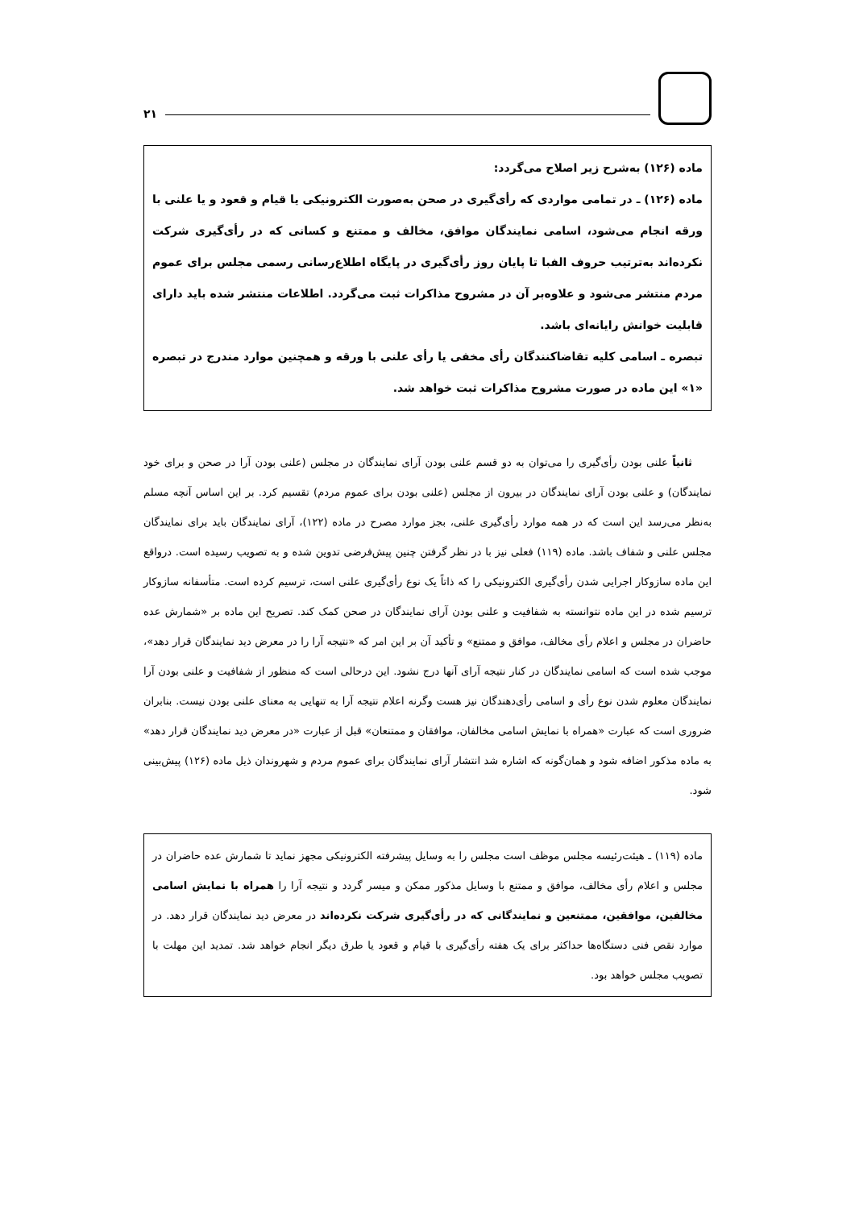۲۱
ماده (۱۲۶) به‌شرح زیر اصلاح می‌گردد:
ماده (۱۲۶) ـ در تمامی مواردی که رأی‌گیری در صحن به‌صورت الکترونیکی یا قیام و قعود و یا علنی با ورقه انجام می‌شود، اسامی نمایندگان موافق، مخالف و ممتنع و کسانی که در رأی‌گیری شرکت نکرده‌اند به‌ترتیب حروف الفبا تا پایان روز رأی‌گیری در پایگاه اطلاع‌رسانی رسمی مجلس برای عموم مردم منتشر می‌شود و علاوه‌بر آن در مشروح مذاکرات ثبت می‌گردد. اطلاعات منتشر شده باید دارای قابلیت خوانش رایانه‌ای باشد.
تبصره ـ اسامی کلیه تقاضاکنندگان رأی مخفی یا رأی علنی با ورقه و همچنین موارد مندرج در تبصره «۱» این ماده در صورت مشروح مذاکرات ثبت خواهد شد.
ثانیاً علنی بودن رأی‌گیری را می‌توان به دو قسم علنی بودن آرای نمایندگان در مجلس (علنی بودن آرا در صحن و برای خود نمایندگان) و علنی بودن آرای نمایندگان در بیرون از مجلس (علنی بودن برای عموم مردم) تقسیم کرد. بر این اساس آنچه مسلم به‌نظر می‌رسد این است که در همه موارد رأی‌گیری علنی، بجز موارد مصرح در ماده (۱۲۲)، آرای نمایندگان باید برای نمایندگان مجلس علنی و شفاف باشد. ماده (۱۱۹) فعلی نیز با در نظر گرفتن چنین پیش‌فرضی تدوین شده و به تصویب رسیده است. درواقع این ماده سازوکار اجرایی شدن رأی‌گیری الکترونیکی را که ذاتاً یک نوع رأی‌گیری علنی است، ترسیم کرده است. متأسفانه سازوکار ترسیم شده در این ماده نتوانسته به شفافیت و علنی بودن آرای نمایندگان در صحن کمک کند. تصریح این ماده بر «شمارش عده حاضران در مجلس و اعلام رأی مخالف، موافق و ممتنع» و تأکید آن بر این امر که «نتیجه آرا را در معرض دید نمایندگان قرار دهد»، موجب شده است که اسامی نمایندگان در کنار نتیجه آرای آنها درج نشود. این درحالی است که منظور از شفافیت و علنی بودن آرا نمایندگان معلوم شدن نوع رأی و اسامی رأی‌دهندگان نیز هست وگرنه اعلام نتیجه آرا به تنهایی به معنای علنی بودن نیست. بنابران ضروری است که عبارت «همراه با نمایش اسامی مخالفان، موافقان و ممتنعان» قبل از عبارت «در معرض دید نمایندگان قرار دهد» به ماده مذکور اضافه شود و همان‌گونه که اشاره شد انتشار آرای نمایندگان برای عموم مردم و شهروندان ذیل ماده (۱۲۶) پیش‌بینی شود.
ماده (۱۱۹) ـ هیئت‌رئیسه مجلس موظف است مجلس را به وسایل پیشرفته الکترونیکی مجهز نماید تا شمارش عده حاضران در مجلس و اعلام رأی مخالف، موافق و ممتنع با وسایل مذکور ممکن و میسر گردد و نتیجه آرا را همراه با نمایش اسامی مخالفین، موافقین، ممتنعین و نمایندگانی که در رأی‌گیری شرکت نکرده‌اند در معرض دید نمایندگان قرار دهد. در موارد نقص فنی دستگاه‌ها حداکثر برای یک هفته رأی‌گیری با قیام و قعود یا طرق دیگر انجام خواهد شد. تمدید این مهلت با تصویب مجلس خواهد بود.